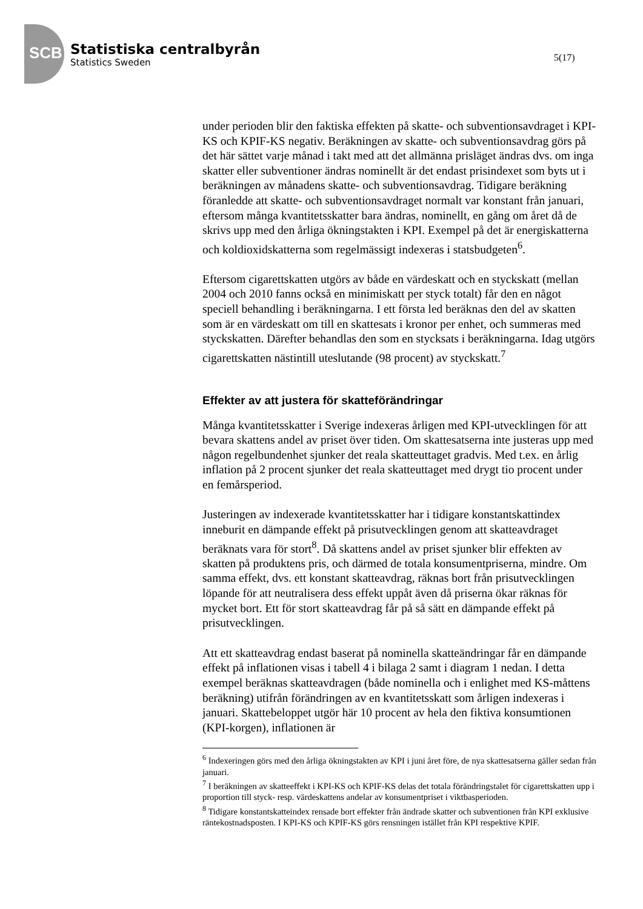SCB
Statistiska centralbyrån
Statistics Sweden
5(17)
under perioden blir den faktiska effekten på skatte- och subventionsavdraget i KPI-KS och KPIF-KS negativ. Beräkningen av skatte- och subventionsavdrag görs på det här sättet varje månad i takt med att det allmänna prisläget ändras dvs. om inga skatter eller subventioner ändras nominellt är det endast prisindexet som byts ut i beräkningen av månadens skatte- och subventionsavdrag. Tidigare beräkning föranledde att skatte- och subventionsavdraget normalt var konstant från januari, eftersom många kvantitetsskatter bara ändras, nominellt, en gång om året då de skrivs upp med den årliga ökningstakten i KPI. Exempel på det är energiskatterna och koldioxidskatterna som regelmässigt indexeras i statsbudgeten<sup>6</sup>.
Eftersom cigarettskatten utgörs av både en värdeskatt och en styckskatt (mellan 2004 och 2010 fanns också en minimiskatt per styck totalt) får den en något speciell behandling i beräkningarna. I ett första led beräknas den del av skatten som är en värdeskatt om till en skattesats i kronor per enhet, och summeras med styckskatten. Därefter behandlas den som en stycksats i beräkningarna. Idag utgörs cigarettskatten nästintill uteslutande (98 procent) av styckskatt.<sup>7</sup>
Effekter av att justera för skatteförändringar
Många kvantitetsskatter i Sverige indexeras årligen med KPI-utvecklingen för att bevara skattens andel av priset över tiden. Om skattesatserna inte justeras upp med någon regelbundenhet sjunker det reala skatteuttaget gradvis. Med t.ex. en årlig inflation på 2 procent sjunker det reala skatteuttaget med drygt tio procent under en femårsperiod.
Justeringen av indexerade kvantitetsskatter har i tidigare konstantskattindex inneburit en dämpande effekt på prisutvecklingen genom att skatteavdraget beräknats vara för stort<sup>8</sup>. Då skattens andel av priset sjunker blir effekten av skatten på produktens pris, och därmed de totala konsumentpriserna, mindre. Om samma effekt, dvs. ett konstant skatteavdrag, räknas bort från prisutvecklingen löpande för att neutralisera dess effekt uppåt även då priserna ökar räknas för mycket bort. Ett för stort skatteavdrag får på så sätt en dämpande effekt på prisutvecklingen.
Att ett skatteavdrag endast baserat på nominella skatteändringar får en dämpande effekt på inflationen visas i tabell 4 i bilaga 2 samt i diagram 1 nedan. I detta exempel beräknas skatteavdragen (både nominella och i enlighet med KS-måttens beräkning) utifrån förändringen av en kvantitetsskatt som årligen indexeras i januari. Skattebeloppet utgör här 10 procent av hela den fiktiva konsumtionen (KPI-korgen), inflationen är
<sup>6</sup> Indexeringen görs med den årliga ökningstakten av KPI i juni året före, de nya skattesatserna gäller sedan från januari.
<sup>7</sup> I beräkningen av skatteeffekt i KPI-KS och KPIF-KS delas det totala förändringstalet för cigarettskatten upp i proportion till styck- resp. värdeskattens andelar av konsumentpriset i viktbasperioden.
<sup>8</sup> Tidigare konstantskatteindex rensade bort effekter från ändrade skatter och subventionen från KPI exklusive räntekostnadsposten. I KPI-KS och KPIF-KS görs rensningen istället från KPI respektive KPIF.